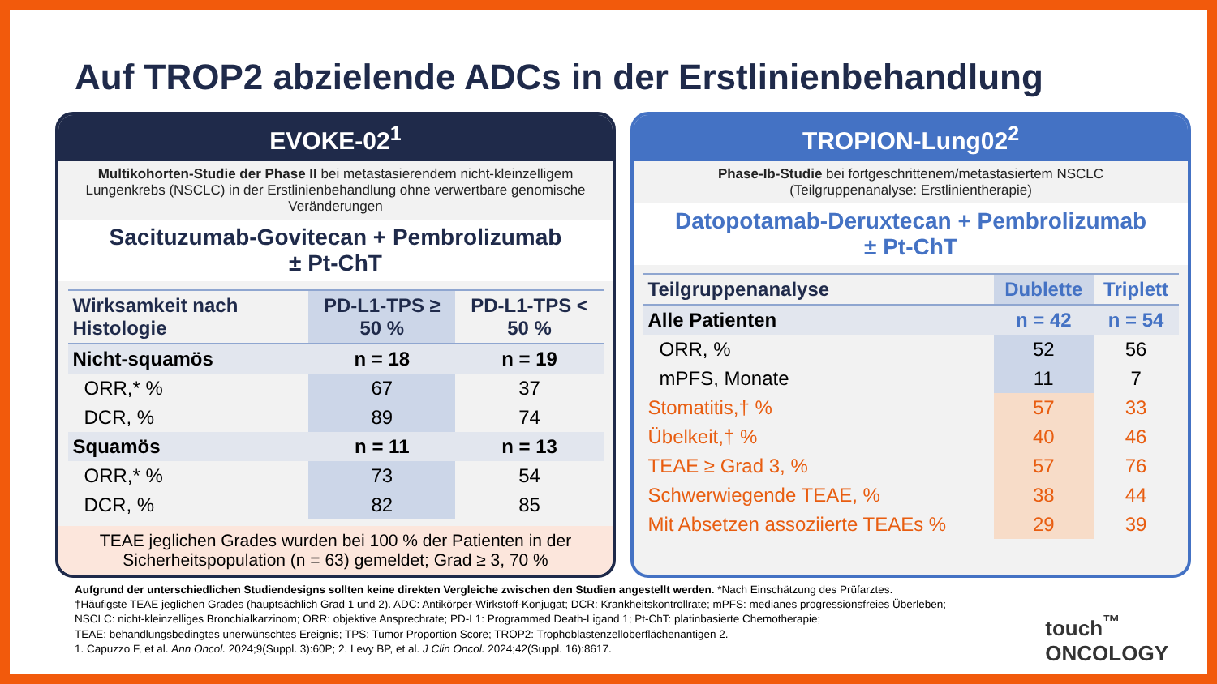Auf TROP2 abzielende ADCs in der Erstlinienbehandlung
EVOKE-02<sup>1</sup>
Multikohorten-Studie der Phase II bei metastasierendem nicht-kleinzelligem Lungenkrebs (NSCLC) in der Erstlinienbehandlung ohne verwertbare genomische Veränderungen
Sacituzumab-Govitecan + Pembrolizumab
± Pt-ChT
| Wirksamkeit nach Histologie | PD-L1-TPS ≥ 50 % | PD-L1-TPS < 50 % |
| --- | --- | --- |
| Nicht-squamös | n = 18 | n = 19 |
| ORR,* % | 67 | 37 |
| DCR, % | 89 | 74 |
| Squamös | n = 11 | n = 13 |
| ORR,* % | 73 | 54 |
| DCR, % | 82 | 85 |
TEAE jeglichen Grades wurden bei 100 % der Patienten in der Sicherheitspopulation (n = 63) gemeldet; Grad ≥ 3, 70 %
TROPION-Lung02<sup>2</sup>
Phase-Ib-Studie bei fortgeschrittenem/metastasiertem NSCLC
(Teilgruppenanalyse: Erstlinientherapie)
Datopotamab-Deruxtecan + Pembrolizumab
± Pt-ChT
| Teilgruppenanalyse | Dublette | Triplett |
| --- | --- | --- |
| Alle Patienten | n = 42 | n = 54 |
| ORR, % | 52 | 56 |
| mPFS, Monate | 11 | 7 |
| Stomatitis,† % | 57 | 33 |
| Übelkeit,† % | 40 | 46 |
| TEAE ≥ Grad 3, % | 57 | 76 |
| Schwerwiegende TEAE, % | 38 | 44 |
| Mit Absetzen assoziierte TEAEs % | 29 | 39 |
Aufgrund der unterschiedlichen Studiendesigns sollten keine direkten Vergleiche zwischen den Studien angestellt werden. *Nach Einschätzung des Prüfarztes.
†Häufigste TEAE jeglichen Grades (hauptsächlich Grad 1 und 2). ADC: Antikörper-Wirkstoff-Konjugat; DCR: Krankheitskontrollrate; mPFS: medianes progressionsfreies Überleben;
NSCLC: nicht-kleinzelliges Bronchialkarzinom; ORR: objektive Ansprechrate; PD-L1: Programmed Death-Ligand 1; Pt-ChT: platinbasierte Chemotherapie;
TEAE: behandlungsbedingtes unerwünschtes Ereignis; TPS: Tumor Proportion Score; TROP2: Trophoblastenzelloberflächenantigen 2.
1. Capuzzo F, et al. Ann Oncol. 2024;9(Suppl. 3):60P; 2. Levy BP, et al. J Clin Oncol. 2024;42(Suppl. 16):8617.
touch<sup>™</sup>
ONCOLOGY